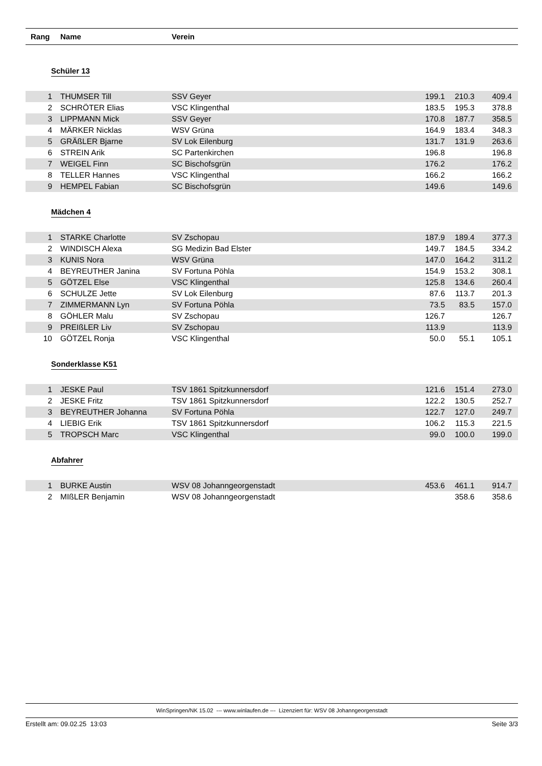Rang Name Verein
Schüler 13
| 1 | | THUMSER Till | SSV Geyer | 199.1 | 210.3 | 409.4 | |
| 2 | | SCHRÖTER Elias | VSC Klingenthal | 183.5 | 195.3 | 378.8 | |
| 3 | | LIPPMANN Mick | SSV Geyer | 170.8 | 187.7 | 358.5 | |
| 4 | | MÄRKER Nicklas | WSV Grüna | 164.9 | 183.4 | 348.3 | |
| 5 | | GRÄßLER Bjarne | SV Lok Eilenburg | 131.7 | 131.9 | 263.6 | |
| 6 | | STREIN Arik | SC Partenkirchen | 196.8 | | 196.8 | |
| 7 | | WEIGEL Finn | SC Bischofsgrün | 176.2 | | 176.2 | |
| 8 | | TELLER Hannes | VSC Klingenthal | 166.2 | | 166.2 | |
| 9 | | HEMPEL Fabian | SC Bischofsgrün | 149.6 | | 149.6 | |
Mädchen 4
| 1 | | STARKE Charlotte | SV Zschopau | 187.9 | 189.4 | 377.3 | |
| 2 | | WINDISCH Alexa | SG Medizin Bad Elster | 149.7 | 184.5 | 334.2 | |
| 3 | | KUNIS Nora | WSV Grüna | 147.0 | 164.2 | 311.2 | |
| 4 | | BEYREUTHER Janina | SV Fortuna Pöhla | 154.9 | 153.2 | 308.1 | |
| 5 | | GÖTZEL Else | VSC Klingenthal | 125.8 | 134.6 | 260.4 | |
| 6 | | SCHULZE Jette | SV Lok Eilenburg | 87.6 | 113.7 | 201.3 | |
| 7 | | ZIMMERMANN Lyn | SV Fortuna Pöhla | 73.5 | 83.5 | 157.0 | |
| 8 | | GÖHLER Malu | SV Zschopau | 126.7 | | 126.7 | |
| 9 | | PREIßLER Liv | SV Zschopau | 113.9 | | 113.9 | |
| 10 | | GÖTZEL Ronja | VSC Klingenthal | 50.0 | 55.1 | 105.1 | |
Sonderklasse K51
| 1 | | JESKE Paul | TSV 1861 Spitzkunnersdorf | 121.6 | 151.4 | 273.0 | |
| 2 | | JESKE Fritz | TSV 1861 Spitzkunnersdorf | 122.2 | 130.5 | 252.7 | |
| 3 | | BEYREUTHER Johanna | SV Fortuna Pöhla | 122.7 | 127.0 | 249.7 | |
| 4 | | LIEBIG Erik | TSV 1861 Spitzkunnersdorf | 106.2 | 115.3 | 221.5 | |
| 5 | | TROPSCH Marc | VSC Klingenthal | 99.0 | 100.0 | 199.0 | |
Abfahrer
| 1 | | BURKE Austin | WSV 08 Johanngeorgenstadt | 453.6 | 461.1 | 914.7 | |
| 2 | | MIßLER Benjamin | WSV 08 Johanngeorgenstadt | | 358.6 | 358.6 | |
WinSpringen/NK 15.02 --- www.winlaufen.de --- Lizenziert für: WSV 08 Johanngeorgenstadt
Erstellt am: 09.02.25 13:03 Seite 3/3